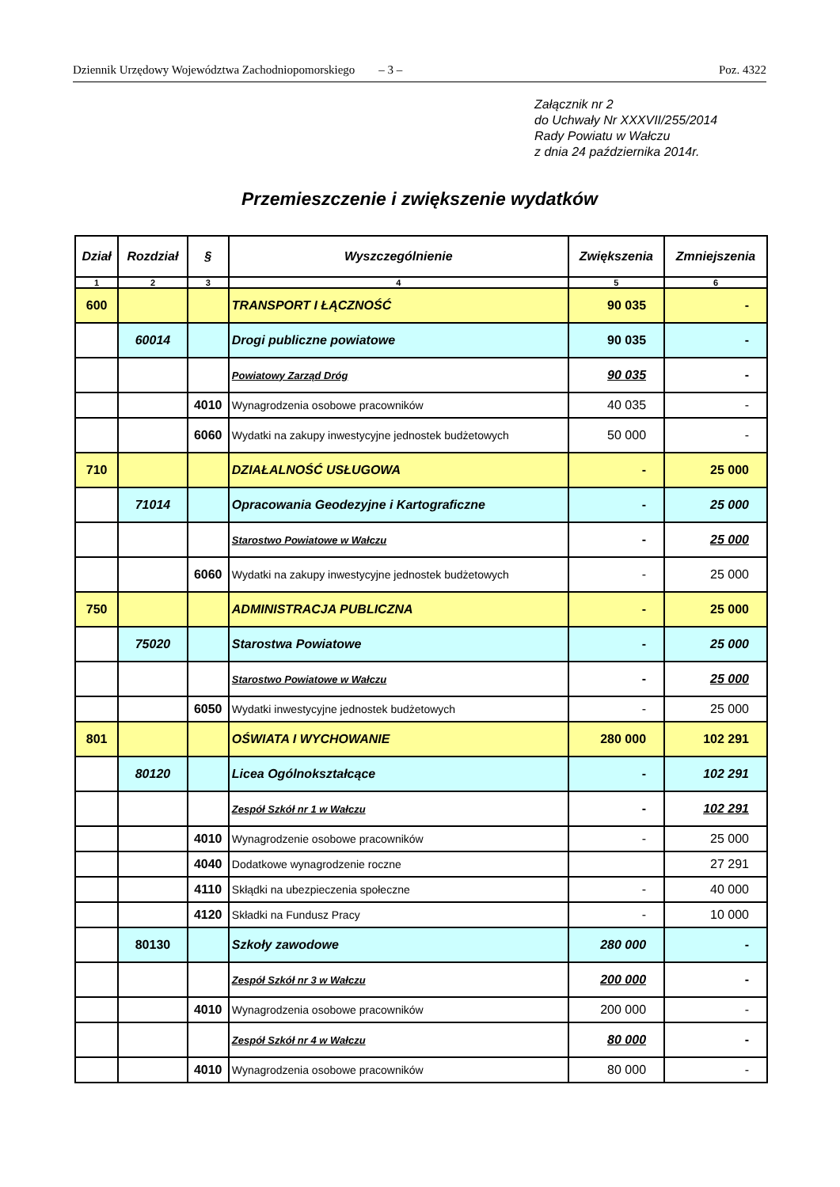Dziennik Urzędowy Województwa Zachodniopomorskiego – 3 – Poz. 4322
Załącznik nr 2
do Uchwały Nr XXXVII/255/2014
Rady Powiatu w Wałczu
z dnia 24 października 2014r.
Przemieszczenie i zwiększenie wydatków
| Dział | Rozdział | § | Wyszczególnienie | Zwiększenia | Zmniejszenia |
| --- | --- | --- | --- | --- | --- |
| 1 | 2 | 3 | 4 | 5 | 6 |
| 600 | | | TRANSPORT I ŁĄCZNOŚĆ | 90 035 | - |
| | 60014 | | Drogi publiczne powiatowe | 90 035 | - |
| | | | Powiatowy Zarząd Dróg | 90 035 | - |
| | | 4010 | Wynagrodzenia osobowe pracowników | 40 035 | - |
| | | 6060 | Wydatki na zakupy inwestycyjne jednostek budżetowych | 50 000 | - |
| 710 | | | DZIAŁALNOŚĆ USŁUGOWA | - | 25 000 |
| | 71014 | | Opracowania Geodezyjne i Kartograficzne | - | 25 000 |
| | | | Starostwo Powiatowe w Wałczu | - | 25 000 |
| | | 6060 | Wydatki na zakupy inwestycyjne jednostek budżetowych | - | 25 000 |
| 750 | | | ADMINISTRACJA PUBLICZNA | - | 25 000 |
| | 75020 | | Starostwa Powiatowe | - | 25 000 |
| | | | Starostwo Powiatowe w Wałczu | - | 25 000 |
| | | 6050 | Wydatki inwestycyjne jednostek budżetowych | - | 25 000 |
| 801 | | | OŚWIATA I WYCHOWANIE | 280 000 | 102 291 |
| | 80120 | | Licea Ogólnokształcące | - | 102 291 |
| | | | Zespół Szkół nr 1 w Wałczu | - | 102 291 |
| | | 4010 | Wynagrodzenie osobowe pracowników | - | 25 000 |
| | | 4040 | Dodatkowe wynagrodzenie roczne | | 27 291 |
| | | 4110 | Skłądki na ubezpieczenia społeczne | - | 40 000 |
| | | 4120 | Składki na Fundusz Pracy | - | 10 000 |
| | 80130 | | Szkoły zawodowe | 280 000 | - |
| | | | Zespół Szkół nr 3 w Wałczu | 200 000 | - |
| | | 4010 | Wynagrodzenia osobowe pracowników | 200 000 | - |
| | | | Zespół Szkół nr 4 w Wałczu | 80 000 | - |
| | | 4010 | Wynagrodzenia osobowe pracowników | 80 000 | - |